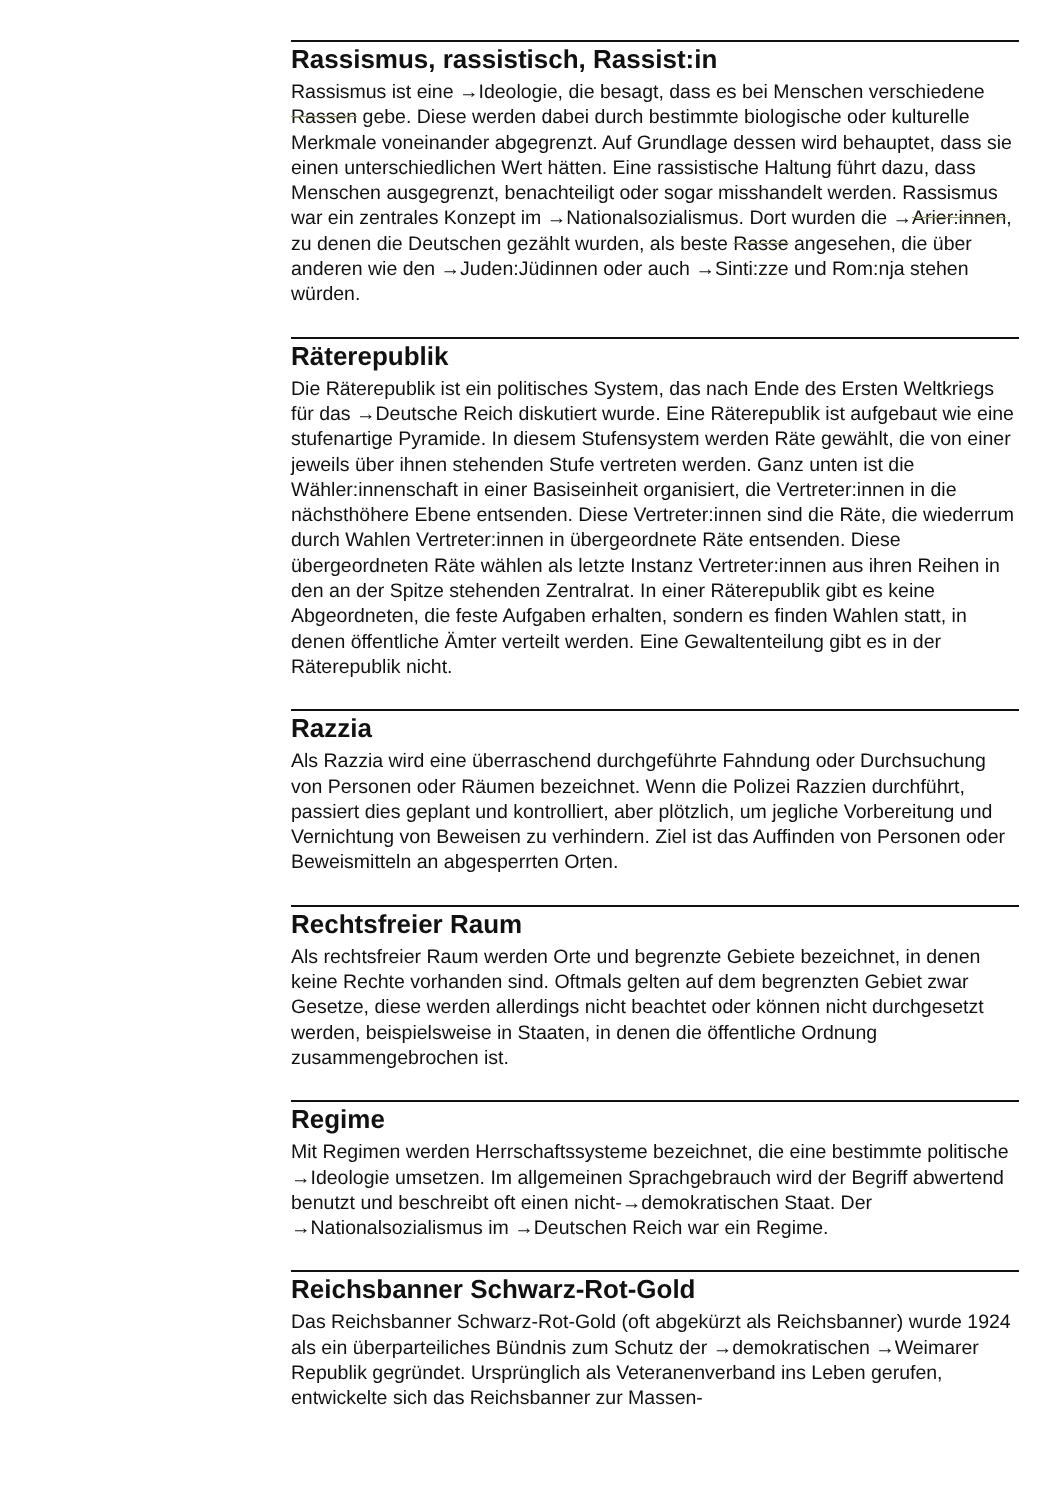Rassismus, rassistisch, Rassist:in
Rassismus ist eine →Ideologie, die besagt, dass es bei Menschen verschiedene Rassen gebe. Diese werden dabei durch bestimmte biologische oder kulturelle Merkmale voneinander abgegrenzt. Auf Grundlage dessen wird behauptet, dass sie einen unterschiedlichen Wert hätten. Eine rassistische Haltung führt dazu, dass Menschen ausgegrenzt, benachteiligt oder sogar misshandelt werden. Rassismus war ein zentrales Konzept im →Nationalsozialismus. Dort wurden die →Arier:innen, zu denen die Deutschen gezählt wurden, als beste Rasse angesehen, die über anderen wie den →Juden:Jüdinnen oder auch →Sinti:zze und Rom:nja stehen würden.
Räterepublik
Die Räterepublik ist ein politisches System, das nach Ende des Ersten Weltkriegs für das →Deutsche Reich diskutiert wurde. Eine Räterepublik ist aufgebaut wie eine stufenartige Pyramide. In diesem Stufensystem werden Räte gewählt, die von einer jeweils über ihnen stehenden Stufe vertreten werden. Ganz unten ist die Wähler:innenschaft in einer Basiseinheit organisiert, die Vertreter:innen in die nächsthöhere Ebene entsenden. Diese Vertreter:innen sind die Räte, die wiederrum durch Wahlen Vertreter:innen in übergeordnete Räte entsenden. Diese übergeordneten Räte wählen als letzte Instanz Vertreter:innen aus ihren Reihen in den an der Spitze stehenden Zentralrat. In einer Räterepublik gibt es keine Abgeordneten, die feste Aufgaben erhalten, sondern es finden Wahlen statt, in denen öffentliche Ämter verteilt werden. Eine Gewaltenteilung gibt es in der Räterepublik nicht.
Razzia
Als Razzia wird eine überraschend durchgeführte Fahndung oder Durchsuchung von Personen oder Räumen bezeichnet. Wenn die Polizei Razzien durchführt, passiert dies geplant und kontrolliert, aber plötzlich, um jegliche Vorbereitung und Vernichtung von Beweisen zu verhindern. Ziel ist das Auffinden von Personen oder Beweismitteln an abgesperrten Orten.
Rechtsfreier Raum
Als rechtsfreier Raum werden Orte und begrenzte Gebiete bezeichnet, in denen keine Rechte vorhanden sind. Oftmals gelten auf dem begrenzten Gebiet zwar Gesetze, diese werden allerdings nicht beachtet oder können nicht durchgesetzt werden, beispielsweise in Staaten, in denen die öffentliche Ordnung zusammengebrochen ist.
Regime
Mit Regimen werden Herrschaftssysteme bezeichnet, die eine bestimmte politische →Ideologie umsetzen. Im allgemeinen Sprachgebrauch wird der Begriff abwertend benutzt und beschreibt oft einen nicht-→demokratischen Staat. Der →Nationalsozialismus im →Deutschen Reich war ein Regime.
Reichsbanner Schwarz-Rot-Gold
Das Reichsbanner Schwarz-Rot-Gold (oft abgekürzt als Reichsbanner) wurde 1924 als ein überparteiliches Bündnis zum Schutz der →demokratischen →Weimarer Republik gegründet. Ursprünglich als Veteranenverband ins Leben gerufen, entwickelte sich das Reichsbanner zur Massen-